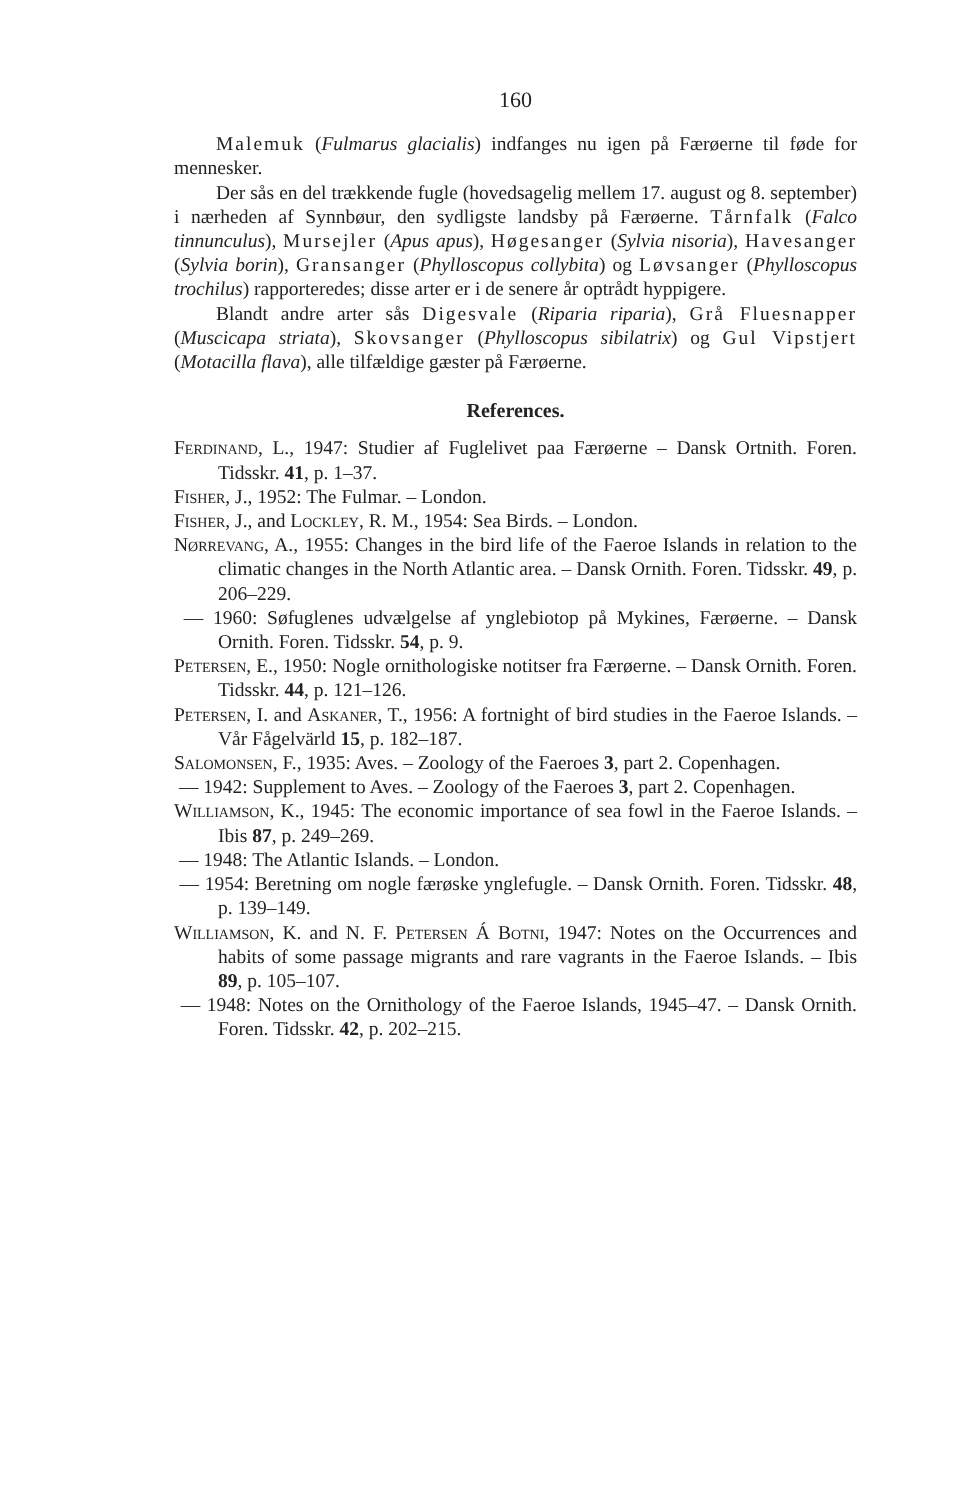160
Malemuk (Fulmarus glacialis) indfanges nu igen på Færøerne til føde for mennesker.
Der sås en del trækkende fugle (hovedsagelig mellem 17. august og 8. september) i nærheden af Synnbøur, den sydligste landsby på Færøerne. Tårnfalk (Falco tinnunculus), Mursejler (Apus apus), Høgesanger (Sylvia nisoria), Havesanger (Sylvia borin), Gransanger (Phylloscopus collybita) og Løvsanger (Phylloscopus trochilus) rapporteredes; disse arter er i de senere år optrådt hyppigere.
Blandt andre arter sås Digesvale (Riparia riparia), Grå Fluesnapper (Muscicapa striata), Skovsanger (Phylloscopus sibilatrix) og Gul Vipstjert (Motacilla flava), alle tilfældige gæster på Færøerne.
References.
Ferdinand, L., 1947: Studier af Fuglelivet paa Færøerne – Dansk Ortnith. Foren. Tidsskr. 41, p. 1–37.
Fisher, J., 1952: The Fulmar. – London.
Fisher, J., and Lockley, R. M., 1954: Sea Birds. – London.
Nørrevang, A., 1955: Changes in the bird life of the Faeroe Islands in relation to the climatic changes in the North Atlantic area. – Dansk Ornith. Foren. Tidsskr. 49, p. 206–229.
— 1960: Søfuglenes udvælgelse af ynglebiotop på Mykines, Færøerne. – Dansk Ornith. Foren. Tidsskr. 54, p. 9.
Petersen, E., 1950: Nogle ornithologiske notitser fra Færøerne. – Dansk Ornith. Foren. Tidsskr. 44, p. 121–126.
Petersen, I. and Askaner, T., 1956: A fortnight of bird studies in the Faeroe Islands. – Vår Fågelvärld 15, p. 182–187.
Salomonsen, F., 1935: Aves. – Zoology of the Faeroes 3, part 2. Copenhagen.
— 1942: Supplement to Aves. – Zoology of the Faeroes 3, part 2. Copenhagen.
Williamson, K., 1945: The economic importance of sea fowl in the Faeroe Islands. – Ibis 87, p. 249–269.
— 1948: The Atlantic Islands. – London.
— 1954: Beretning om nogle færøske ynglefugle. – Dansk Ornith. Foren. Tidsskr. 48, p. 139–149.
Williamson, K. and N. F. Petersen Á Botni, 1947: Notes on the Occurrences and habits of some passage migrants and rare vagrants in the Faeroe Islands. – Ibis 89, p. 105–107.
— 1948: Notes on the Ornithology of the Faeroe Islands, 1945–47. – Dansk Ornith. Foren. Tidsskr. 42, p. 202–215.